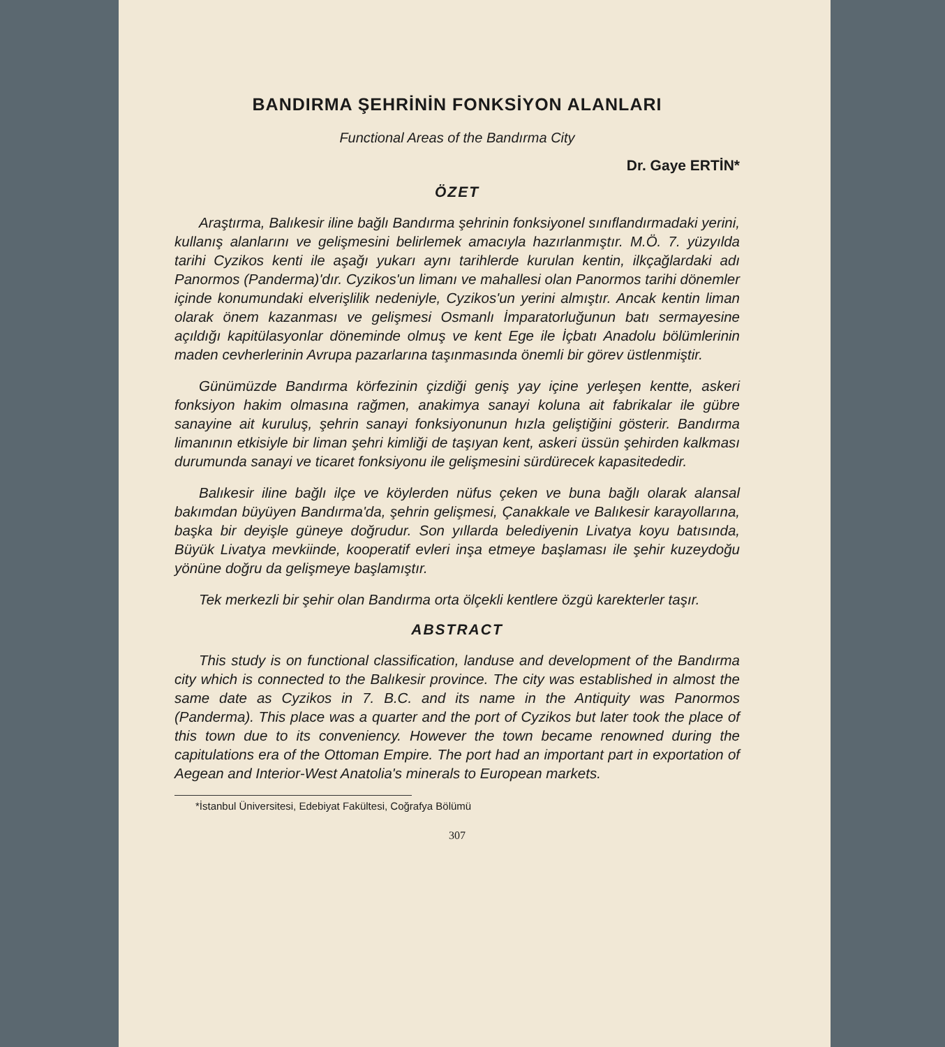BANDIRMA ŞEHRİNİN FONKSİYON ALANLARI
Functional Areas of the Bandırma City
Dr. Gaye ERTİN*
ÖZET
Araştırma, Balıkesir iline bağlı Bandırma şehrinin fonksiyonel sınıflandırmadaki yerini, kullanış alanlarını ve gelişmesini belirlemek amacıyla hazırlanmıştır. M.Ö. 7. yüzyılda tarihi Cyzikos kenti ile aşağı yukarı aynı tarihlerde kurulan kentin, ilkçağlardaki adı Panormos (Panderma)'dır. Cyzikos'un limanı ve mahallesi olan Panormos tarihi dönemler içinde konumundaki elverişlilik nedeniyle, Cyzikos'un yerini almıştır. Ancak kentin liman olarak önem kazanması ve gelişmesi Osmanlı İmparatorluğunun batı sermayesine açıldığı kapitülasyonlar döneminde olmuş ve kent Ege ile İçbatı Anadolu bölümlerinin maden cevherlerinin Avrupa pazarlarına taşınmasında önemli bir görev üstlenmiştir.
Günümüzde Bandırma körfezinin çizdiği geniş yay içine yerleşen kentte, askeri fonksiyon hakim olmasına rağmen, anakimya sanayi koluna ait fabrikalar ile gübre sanayine ait kuruluş, şehrin sanayi fonksiyonunun hızla geliştiğini gösterir. Bandırma limanının etkisiyle bir liman şehri kimliği de taşıyan kent, askeri üssün şehirden kalkması durumunda sanayi ve ticaret fonksiyonu ile gelişmesini sürdürecek kapasitededir.
Balıkesir iline bağlı ilçe ve köylerden nüfus çeken ve buna bağlı olarak alansal bakımdan büyüyen Bandırma'da, şehrin gelişmesi, Çanakkale ve Balıkesir karayollarına, başka bir deyişle güneye doğrudur. Son yıllarda belediyenin Livatya koyu batısında, Büyük Livatya mevkiinde, kooperatif evleri inşa etmeye başlaması ile şehir kuzeydoğu yönüne doğru da gelişmeye başlamıştır.
Tek merkezli bir şehir olan Bandırma orta ölçekli kentlere özgü karekterler taşır.
ABSTRACT
This study is on functional classification, landuse and development of the Bandırma city which is connected to the Balıkesir province. The city was established in almost the same date as Cyzikos in 7. B.C. and its name in the Antiquity was Panormos (Panderma). This place was a quarter and the port of Cyzikos but later took the place of this town due to its conveniency. However the town became renowned during the capitulations era of the Ottoman Empire. The port had an important part in exportation of Aegean and Interior-West Anatolia's minerals to European markets.
*İstanbul Üniversitesi, Edebiyat Fakültesi, Coğrafya Bölümü
307